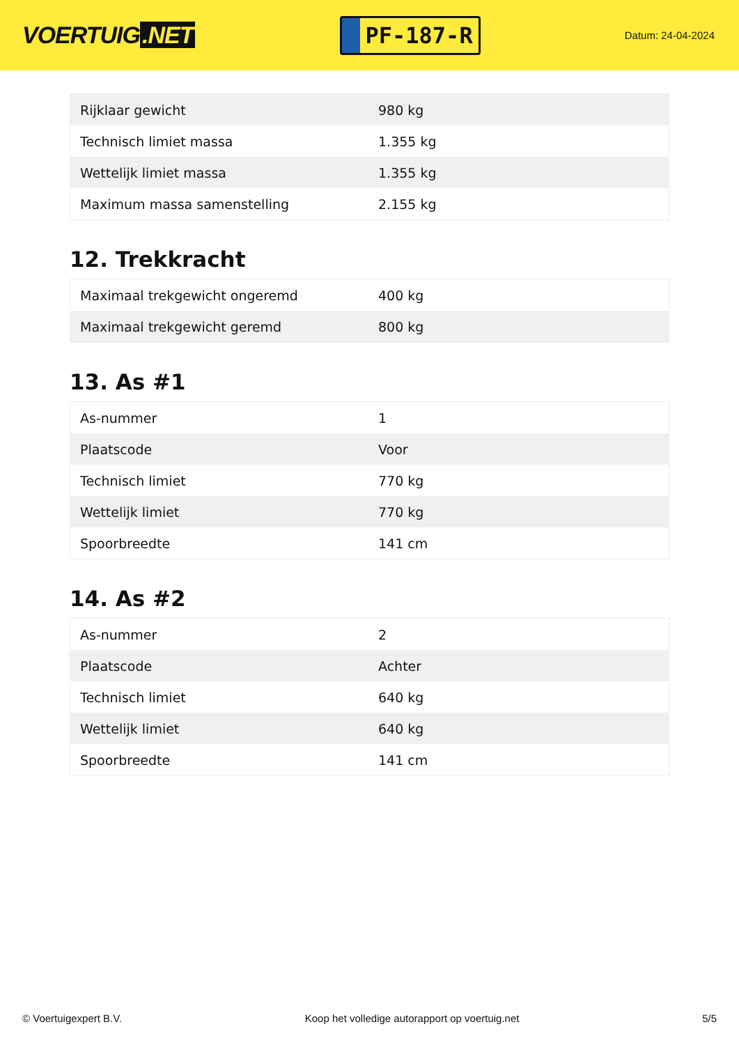VOERTUIG.NET
PF-187-R
Datum: 24-04-2024
| Rijklaar gewicht | 980 kg |
| Technisch limiet massa | 1.355 kg |
| Wettelijk limiet massa | 1.355 kg |
| Maximum massa samenstelling | 2.155 kg |
12. Trekkracht
| Maximaal trekgewicht ongeremd | 400 kg |
| Maximaal trekgewicht geremd | 800 kg |
13. As #1
| As-nummer | 1 |
| Plaatscode | Voor |
| Technisch limiet | 770 kg |
| Wettelijk limiet | 770 kg |
| Spoorbreedte | 141 cm |
14. As #2
| As-nummer | 2 |
| Plaatscode | Achter |
| Technisch limiet | 640 kg |
| Wettelijk limiet | 640 kg |
| Spoorbreedte | 141 cm |
© Voertuigexpert B.V. Koop het volledige autorapport op voertuig.net 5/5